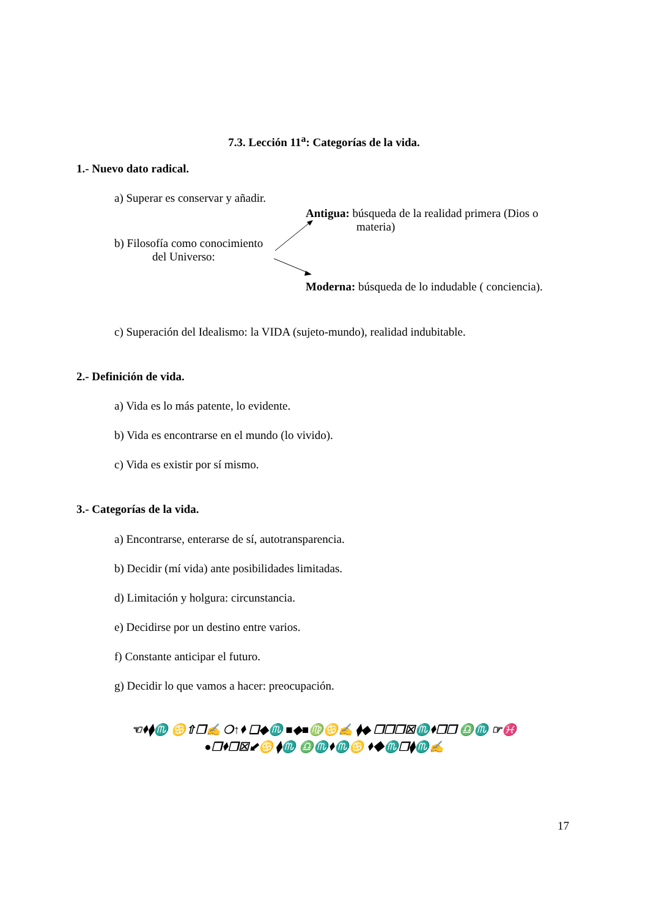7.3. Lección 11<sup>a</sup>: Categorías de la vida.
1.- Nuevo dato radical.
a) Superar es conservar y añadir.
Antigua: búsqueda de la realidad primera (Dios o
materia)
b) Filosofía como conocimiento
del Universo:
Moderna: búsqueda de lo indudable ( conciencia).
c) Superación del Idealismo: la VIDA (sujeto-mundo), realidad indubitable.
2.- Definición de vida.
a) Vida es lo más patente, lo evidente.
b) Vida es encontrarse en el mundo (lo vivido).
c) Vida es existir por sí mismo.
3.- Categorías de la vida.
a) Encontrarse, enterarse de sí, autotransparencia.
b) Decidir (mí vida) ante posibilidades limitadas.
d) Limitación y holgura: circunstancia.
e) Decidirse por un destino entre varios.
f) Constante anticipar el futuro.
g) Decidir lo que vamos a hacer: preocupación.
☜⬧⧫♏ ♋⇧❐✍ ❍↑⬧ ❑◆♏ ■◆■♍♋✍ ⧫◆ ❐❐❐☒♏⬧❐❒ ♎♏ ☞♓
●❐⬧❐☒⬋♋ ⧫♏ ♎♏⬧♏♋ ⬧◆♏❒⧫♏✍
17